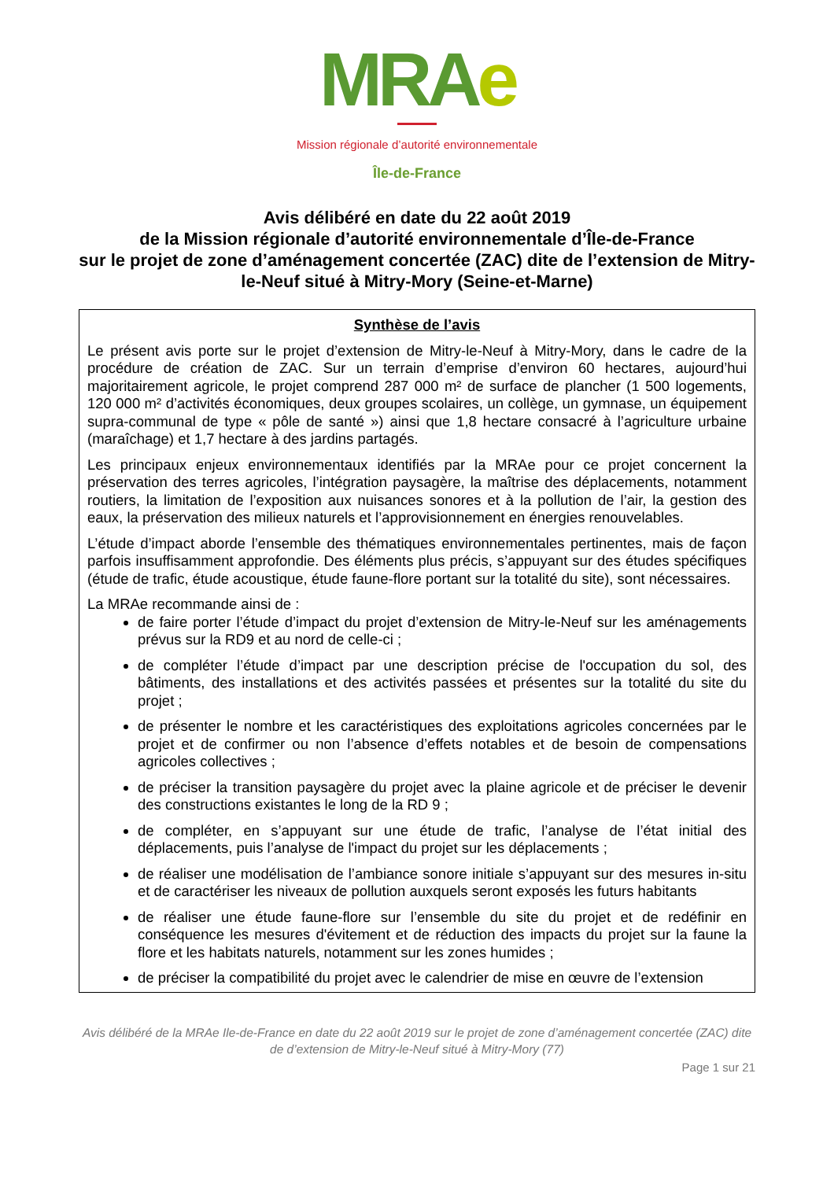MRAe
Mission régionale d’autorité environnementale
Île-de-France
Avis délibéré en date du 22 août 2019
de la Mission régionale d’autorité environnementale d’Île-de-France
sur le projet de zone d’aménagement concertée (ZAC) dite de l’extension de Mitry-le-Neuf situé à Mitry-Mory (Seine-et-Marne)
Synthèse de l’avis
Le présent avis porte sur le projet d’extension de Mitry-le-Neuf à Mitry-Mory, dans le cadre de la procédure de création de ZAC. Sur un terrain d’emprise d’environ 60 hectares, aujourd’hui majoritairement agricole, le projet comprend 287 000 m² de surface de plancher (1 500 logements, 120 000 m² d’activités économiques, deux groupes scolaires, un collège, un gymnase, un équipement supra-communal de type « pôle de santé ») ainsi que 1,8 hectare consacré à l’agriculture urbaine (maraîchage) et 1,7 hectare à des jardins partagés.
Les principaux enjeux environnementaux identifiés par la MRAe pour ce projet concernent la préservation des terres agricoles, l’intégration paysagère, la maîtrise des déplacements, notamment routiers, la limitation de l’exposition aux nuisances sonores et à la pollution de l’air, la gestion des eaux, la préservation des milieux naturels et l’approvisionnement en énergies renouvelables.
L’étude d’impact aborde l’ensemble des thématiques environnementales pertinentes, mais de façon parfois insuffisamment approfondie. Des éléments plus précis, s’appuyant sur des études spécifiques (étude de trafic, étude acoustique, étude faune-flore portant sur la totalité du site), sont nécessaires.
La MRAe recommande ainsi de :
de faire porter l’étude d’impact du projet d’extension de Mitry-le-Neuf sur les aménagements prévus sur la RD9 et au nord de celle-ci ;
de compléter l’étude d’impact par une description précise de l'occupation du sol, des bâtiments, des installations et des activités passées et présentes sur la totalité du site du projet ;
de présenter le nombre et les caractéristiques des exploitations agricoles concernées par le projet et de confirmer ou non l’absence d’effets notables et de besoin de compensations agricoles collectives ;
de préciser la transition paysagère du projet avec la plaine agricole et de préciser le devenir des constructions existantes le long de la RD 9 ;
de compléter, en s’appuyant sur une étude de trafic, l’analyse de l’état initial des déplacements, puis l’analyse de l'impact du projet sur les déplacements ;
de réaliser une modélisation de l’ambiance sonore initiale s’appuyant sur des mesures in-situ et de caractériser les niveaux de pollution auxquels seront exposés les futurs habitants
de réaliser une étude faune-flore sur l’ensemble du site du projet et de redéfinir en conséquence les mesures d'évitement et de réduction des impacts du projet sur la faune la flore et les habitats naturels, notamment sur les zones humides ;
de préciser la compatibilité du projet avec le calendrier de mise en œuvre de l’extension
Avis délibéré de la MRAe Ile-de-France en date du 22 août 2019 sur le projet de zone d’aménagement concertée (ZAC) dite de d’extension de Mitry-le-Neuf situé à Mitry-Mory (77)
Page 1 sur 21